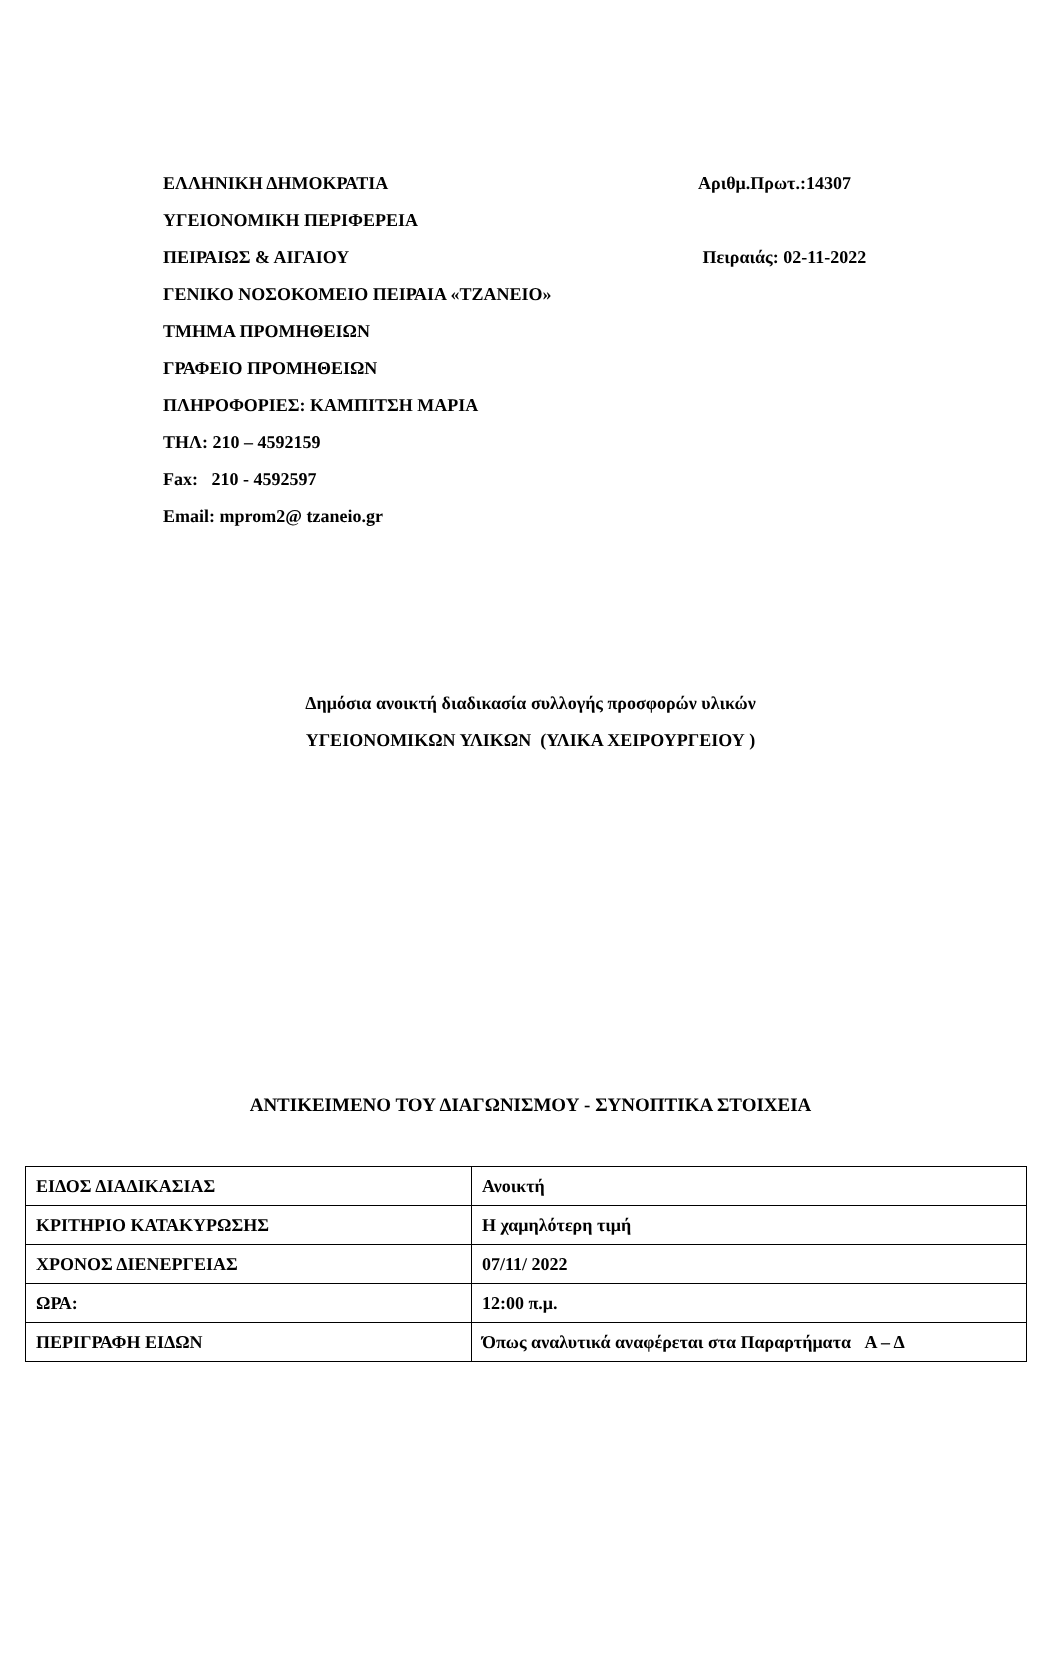ΕΛΛΗΝΙΚΗ ΔΗΜΟΚΡΑΤΙΑ Αριθμ.Πρωτ.:14307
ΥΓΕΙΟΝΟΜΙΚΗ ΠΕΡΙΦΕΡΕΙΑ
ΠΕΙΡΑΙΩΣ & ΑΙΓΑΙΟΥ Πειραιάς: 02-11-2022
ΓΕΝΙΚΟ ΝΟΣΟΚΟΜΕΙΟ ΠΕΙΡΑΙΑ «ΤΖΑΝΕΙΟ»
ΤΜΗΜΑ ΠΡΟΜΗΘΕΙΩΝ
ΓΡΑΦΕΙΟ ΠΡΟΜΗΘΕΙΩΝ
ΠΛΗΡΟΦΟΡΙΕΣ: ΚΑΜΠΙΤΣΗ ΜΑΡΙΑ
ΤΗΛ: 210 – 4592159
Fax: 210 - 4592597
Email: mprom2@ tzaneio.gr
Δημόσια ανοικτή διαδικασία συλλογής προσφορών υλικών
ΥΓΕΙΟΝΟΜΙΚΩΝ ΥΛΙΚΩΝ (ΥΛΙΚΑ ΧΕΙΡΟΥΡΓΕΙΟΥ )
ΑΝΤΙΚΕΙΜΕΝΟ ΤΟΥ ΔΙΑΓΩΝΙΣΜΟΥ - ΣΥΝΟΠΤΙΚΑ ΣΤΟΙΧΕΙΑ
| ΕΙΔΟΣ ΔΙΑΔΙΚΑΣΙΑΣ | Ανοικτή |
| ΚΡΙΤΗΡΙΟ ΚΑΤΑΚΥΡΩΣΗΣ | Η χαμηλότερη τιμή |
| ΧΡΟΝΟΣ ΔΙΕΝΕΡΓΕΙΑΣ | 07/11/ 2022 |
| ΩΡΑ: | 12:00 π.μ. |
| ΠΕΡΙΓΡΑΦΗ ΕΙΔΩΝ | Όπως αναλυτικά αναφέρεται στα Παραρτήματα Α – Δ |